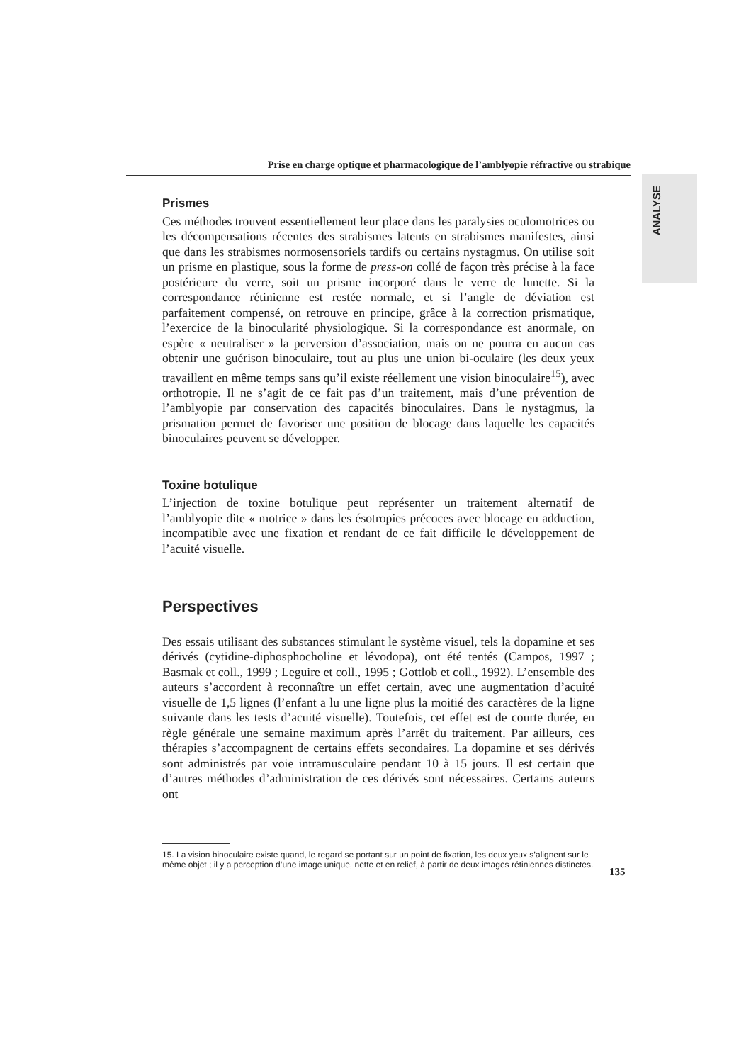Prise en charge optique et pharmacologique de l’amblyopie réfractive ou strabique
ANALYSE
Prismes
Ces méthodes trouvent essentiellement leur place dans les paralysies oculomotrices ou les décompensations récentes des strabismes latents en strabismes manifestes, ainsi que dans les strabismes normosensoriels tardifs ou certains nystagmus. On utilise soit un prisme en plastique, sous la forme de press-on collé de façon très précise à la face postérieure du verre, soit un prisme incorporé dans le verre de lunette. Si la correspondance rétinienne est restée normale, et si l’angle de déviation est parfaitement compensé, on retrouve en principe, grâce à la correction prismatique, l’exercice de la binocularité physiologique. Si la correspondance est anormale, on espère « neutraliser » la perversion d’association, mais on ne pourra en aucun cas obtenir une guérison binoculaire, tout au plus une union bi-oculaire (les deux yeux travaillent en même temps sans qu’il existe réellement une vision binoculaire<sup>15</sup>), avec orthotropie. Il ne s’agit de ce fait pas d’un traitement, mais d’une prévention de l’amblyopie par conservation des capacités binoculaires. Dans le nystagmus, la prismation permet de favoriser une position de blocage dans laquelle les capacités binoculaires peuvent se développer.
Toxine botulique
L’injection de toxine botulique peut représenter un traitement alternatif de l’amblyopie dite « motrice » dans les ésotropies précoces avec blocage en adduction, incompatible avec une fixation et rendant de ce fait difficile le développement de l’acuité visuelle.
Perspectives
Des essais utilisant des substances stimulant le système visuel, tels la dopamine et ses dérivés (cytidine-diphosphocholine et lévodopa), ont été tentés (Campos, 1997 ; Basmak et coll., 1999 ; Leguire et coll., 1995 ; Gottlob et coll., 1992). L’ensemble des auteurs s’accordent à reconnaître un effet certain, avec une augmentation d’acuité visuelle de 1,5 lignes (l’enfant a lu une ligne plus la moitié des caractères de la ligne suivante dans les tests d’acuité visuelle). Toutefois, cet effet est de courte durée, en règle générale une semaine maximum après l’arrêt du traitement. Par ailleurs, ces thérapies s’accompagnent de certains effets secondaires. La dopamine et ses dérivés sont administrés par voie intramusculaire pendant 10 à 15 jours. Il est certain que d’autres méthodes d’administration de ces dérivés sont nécessaires. Certains auteurs ont
15. La vision binoculaire existe quand, le regard se portant sur un point de fixation, les deux yeux s’alignent sur le même objet ; il y a perception d’une image unique, nette et en relief, à partir de deux images rétiniennes distinctes.
135